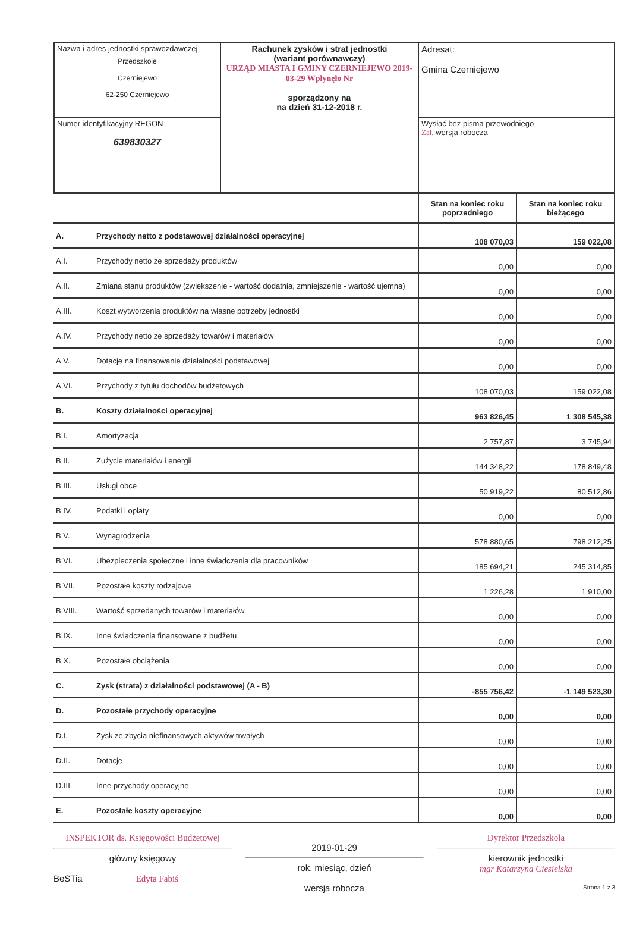| Nazwa i adres jednostki sprawozdawczej Przedszkole Czerniejewo 62-250 Czerniejewo | Rachunek zysków i strat jednostki (wariant porównawczy) URZĄD MIASTA I GMINY CZERNIEJEWO 2019-03-29 Wpłynęło Nr sporządzony na na dzień 31-12-2018 r. | Adresat: Gmina Czerniejewo |
| Numer identyfikacyjny REGON 639830327 | | Wysłać bez pisma przewodniego Zał. wersja robocza |
| | | Stan na koniec roku poprzedniego | Stan na koniec roku bieżącego |
| A. | Przychody netto z podstawowej działalności operacyjnej | 108 070,03 | 159 022,08 |
| A.I. | Przychody netto ze sprzedaży produktów | 0,00 | 0,00 |
| A.II. | Zmiana stanu produktów (zwiększenie - wartość dodatnia, zmniejszenie - wartość ujemna) | 0,00 | 0,00 |
| A.III. | Koszt wytworzenia produktów na własne potrzeby jednostki | 0,00 | 0,00 |
| A.IV. | Przychody netto ze sprzedaży towarów i materiałów | 0,00 | 0,00 |
| A.V. | Dotacje na finansowanie działalności podstawowej | 0,00 | 0,00 |
| A.VI. | Przychody z tytułu dochodów budżetowych | 108 070,03 | 159 022,08 |
| B. | Koszty działalności operacyjnej | 963 826,45 | 1 308 545,38 |
| B.I. | Amortyzacja | 2 757,87 | 3 745,94 |
| B.II. | Zużycie materiałów i energii | 144 348,22 | 178 849,48 |
| B.III. | Usługi obce | 50 919,22 | 80 512,86 |
| B.IV. | Podatki i opłaty | 0,00 | 0,00 |
| B.V. | Wynagrodzenia | 578 880,65 | 798 212,25 |
| B.VI. | Ubezpieczenia społeczne i inne świadczenia dla pracowników | 185 694,21 | 245 314,85 |
| B.VII. | Pozostałe koszty rodzajowe | 1 226,28 | 1 910,00 |
| B.VIII. | Wartość sprzedanych towarów i materiałów | 0,00 | 0,00 |
| B.IX. | Inne świadczenia finansowane z budżetu | 0,00 | 0,00 |
| B.X. | Pozostałe obciążenia | 0,00 | 0,00 |
| C. | Zysk (strata) z działalności podstawowej (A - B) | -855 756,42 | -1 149 523,30 |
| D. | Pozostałe przychody operacyjne | 0,00 | 0,00 |
| D.I. | Zysk ze zbycia niefinansowych aktywów trwałych | 0,00 | 0,00 |
| D.II. | Dotacje | 0,00 | 0,00 |
| D.III. | Inne przychody operacyjne | 0,00 | 0,00 |
| E. | Pozostałe koszty operacyjne | 0,00 | 0,00 |
INSPEKTOR ds. Księgowości Budżetowej
główny księgowy
BeSTia Edyta Fabiś
2019-01-29
rok, miesiąc, dzień
wersja robocza
Dyrektor Przedszkola
kierownik jednostki
mgr Katarzyna Ciesielska
Strona 1 z 3